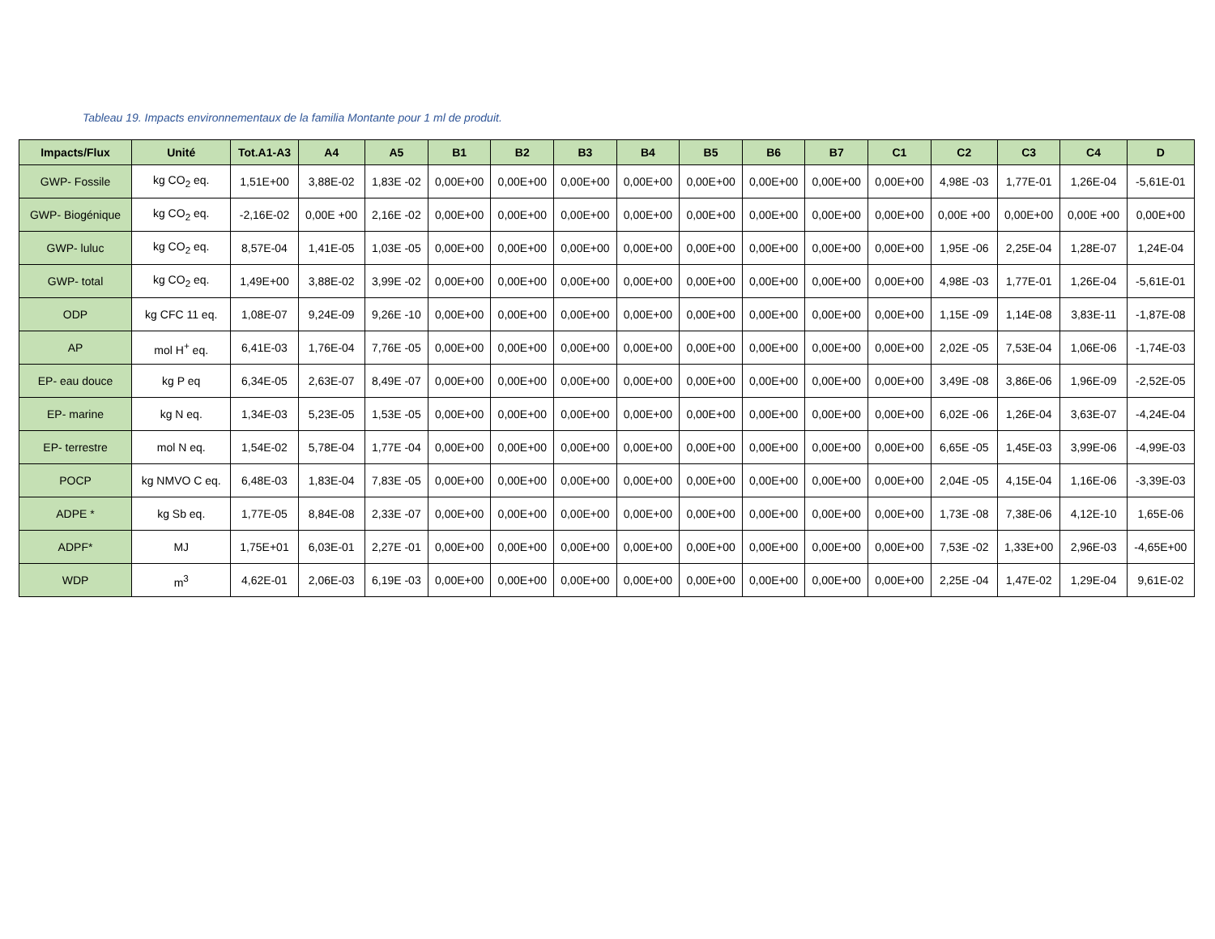Tableau 19. Impacts environnementaux de la familia Montante pour 1 ml de produit.
| Impacts/Flux | Unité | Tot.A1-A3 | A4 | A5 | B1 | B2 | B3 | B4 | B5 | B6 | B7 | C1 | C2 | C3 | C4 | D |
| --- | --- | --- | --- | --- | --- | --- | --- | --- | --- | --- | --- | --- | --- | --- | --- | --- |
| GWP- Fossile | kg CO<sub>2</sub> eq. | 1,51E+00 | 3,88E-02 | 1,83E -02 | 0,00E+00 | 0,00E+00 | 0,00E+00 | 0,00E+00 | 0,00E+00 | 0,00E+00 | 0,00E+00 | 0,00E+00 | 4,98E -03 | 1,77E-01 | 1,26E-04 | -5,61E-01 |
| GWP- Biogénique | kg CO<sub>2</sub> eq. | -2,16E-02 | 0,00E +00 | 2,16E -02 | 0,00E+00 | 0,00E+00 | 0,00E+00 | 0,00E+00 | 0,00E+00 | 0,00E+00 | 0,00E+00 | 0,00E+00 | 0,00E +00 | 0,00E+00 | 0,00E +00 | 0,00E+00 |
| GWP- luluc | kg CO<sub>2</sub> eq. | 8,57E-04 | 1,41E-05 | 1,03E -05 | 0,00E+00 | 0,00E+00 | 0,00E+00 | 0,00E+00 | 0,00E+00 | 0,00E+00 | 0,00E+00 | 0,00E+00 | 1,95E -06 | 2,25E-04 | 1,28E-07 | 1,24E-04 |
| GWP- total | kg CO<sub>2</sub> eq. | 1,49E+00 | 3,88E-02 | 3,99E -02 | 0,00E+00 | 0,00E+00 | 0,00E+00 | 0,00E+00 | 0,00E+00 | 0,00E+00 | 0,00E+00 | 0,00E+00 | 4,98E -03 | 1,77E-01 | 1,26E-04 | -5,61E-01 |
| ODP | kg CFC 11 eq. | 1,08E-07 | 9,24E-09 | 9,26E -10 | 0,00E+00 | 0,00E+00 | 0,00E+00 | 0,00E+00 | 0,00E+00 | 0,00E+00 | 0,00E+00 | 0,00E+00 | 1,15E -09 | 1,14E-08 | 3,83E-11 | -1,87E-08 |
| AP | mol H<sup>+</sup> eq. | 6,41E-03 | 1,76E-04 | 7,76E -05 | 0,00E+00 | 0,00E+00 | 0,00E+00 | 0,00E+00 | 0,00E+00 | 0,00E+00 | 0,00E+00 | 0,00E+00 | 2,02E -05 | 7,53E-04 | 1,06E-06 | -1,74E-03 |
| EP- eau douce | kg P eq | 6,34E-05 | 2,63E-07 | 8,49E -07 | 0,00E+00 | 0,00E+00 | 0,00E+00 | 0,00E+00 | 0,00E+00 | 0,00E+00 | 0,00E+00 | 0,00E+00 | 3,49E -08 | 3,86E-06 | 1,96E-09 | -2,52E-05 |
| EP- marine | kg N eq. | 1,34E-03 | 5,23E-05 | 1,53E -05 | 0,00E+00 | 0,00E+00 | 0,00E+00 | 0,00E+00 | 0,00E+00 | 0,00E+00 | 0,00E+00 | 0,00E+00 | 6,02E -06 | 1,26E-04 | 3,63E-07 | -4,24E-04 |
| EP- terrestre | mol N eq. | 1,54E-02 | 5,78E-04 | 1,77E -04 | 0,00E+00 | 0,00E+00 | 0,00E+00 | 0,00E+00 | 0,00E+00 | 0,00E+00 | 0,00E+00 | 0,00E+00 | 6,65E -05 | 1,45E-03 | 3,99E-06 | -4,99E-03 |
| POCP | kg NMVO C eq. | 6,48E-03 | 1,83E-04 | 7,83E -05 | 0,00E+00 | 0,00E+00 | 0,00E+00 | 0,00E+00 | 0,00E+00 | 0,00E+00 | 0,00E+00 | 0,00E+00 | 2,04E -05 | 4,15E-04 | 1,16E-06 | -3,39E-03 |
| ADPE * | kg Sb eq. | 1,77E-05 | 8,84E-08 | 2,33E -07 | 0,00E+00 | 0,00E+00 | 0,00E+00 | 0,00E+00 | 0,00E+00 | 0,00E+00 | 0,00E+00 | 0,00E+00 | 1,73E -08 | 7,38E-06 | 4,12E-10 | 1,65E-06 |
| ADPF* | MJ | 1,75E+01 | 6,03E-01 | 2,27E -01 | 0,00E+00 | 0,00E+00 | 0,00E+00 | 0,00E+00 | 0,00E+00 | 0,00E+00 | 0,00E+00 | 0,00E+00 | 7,53E -02 | 1,33E+00 | 2,96E-03 | -4,65E+00 |
| WDP | m<sup>3</sup> | 4,62E-01 | 2,06E-03 | 6,19E -03 | 0,00E+00 | 0,00E+00 | 0,00E+00 | 0,00E+00 | 0,00E+00 | 0,00E+00 | 0,00E+00 | 0,00E+00 | 2,25E -04 | 1,47E-02 | 1,29E-04 | 9,61E-02 |